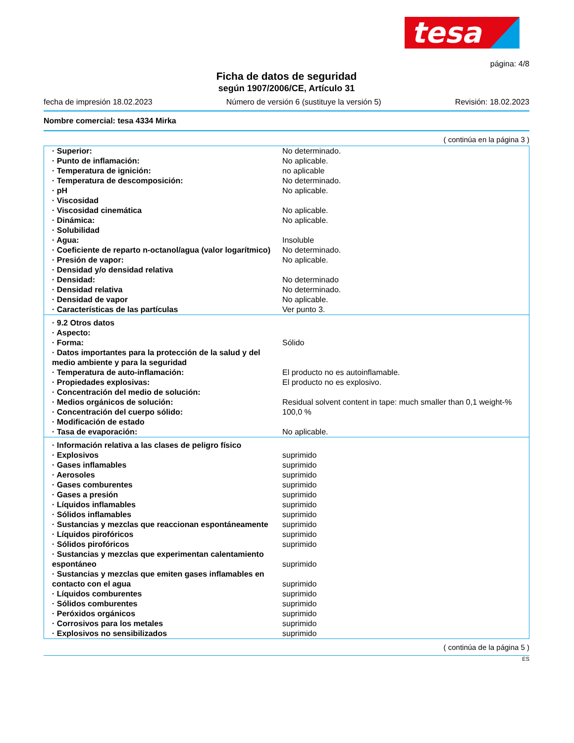tesa
página: 4/8
Ficha de datos de seguridad
según 1907/2006/CE, Artículo 31
fecha de impresión 18.02.2023 Número de versión 6 (sustituye la versión 5) Revisión: 18.02.2023
Nombre comercial: tesa 4334 Mirka
( continúa en la página 3 )
| · Superior: | No determinado. |
| · Punto de inflamación: | No aplicable. |
| · Temperatura de ignición: | no aplicable |
| · Temperatura de descomposición: | No determinado. |
| · pH | No aplicable. |
| · Viscosidad | |
| · Viscosidad cinemática | No aplicable. |
| · Dinámica: | No aplicable. |
| · Solubilidad | |
| · Agua: | Insoluble |
| · Coeficiente de reparto n-octanol/agua (valor logarítmico) | No determinado. |
| · Presión de vapor: | No aplicable. |
| · Densidad y/o densidad relativa | |
| · Densidad: | No determinado |
| · Densidad relativa | No determinado. |
| · Densidad de vapor | No aplicable. |
| · Características de las partículas | Ver punto 3. |
| · 9.2 Otros datos | |
| · Aspecto: | |
| · Forma: | Sólido |
| · Datos importantes para la protección de la salud y del medio ambiente y para la seguridad | |
| · Temperatura de auto-inflamación: | El producto no es autoinflamable. |
| · Propiedades explosivas: | El producto no es explosivo. |
| · Concentración del medio de solución: | |
| · Medios orgánicos de solución: | Residual solvent content in tape: much smaller than 0,1 weight-% |
| · Concentración del cuerpo sólido: | 100,0 % |
| · Modificación de estado | |
| · Tasa de evaporación: | No aplicable. |
| · Información relativa a las clases de peligro físico | |
| · Explosivos | suprimido |
| · Gases inflamables | suprimido |
| · Aerosoles | suprimido |
| · Gases comburentes | suprimido |
| · Gases a presión | suprimido |
| · Líquidos inflamables | suprimido |
| · Sólidos inflamables | suprimido |
| · Sustancias y mezclas que reaccionan espontáneamente | suprimido |
| · Líquidos pirofóricos | suprimido |
| · Sólidos pirofóricos | suprimido |
| · Sustancias y mezclas que experimentan calentamiento espontáneo | suprimido |
| · Sustancias y mezclas que emiten gases inflamables en contacto con el agua | suprimido |
| · Líquidos comburentes | suprimido |
| · Sólidos comburentes | suprimido |
| · Peróxidos orgánicos | suprimido |
| · Corrosivos para los metales | suprimido |
| · Explosivos no sensibilizados | suprimido |
( continúa de la página 5 )
ES